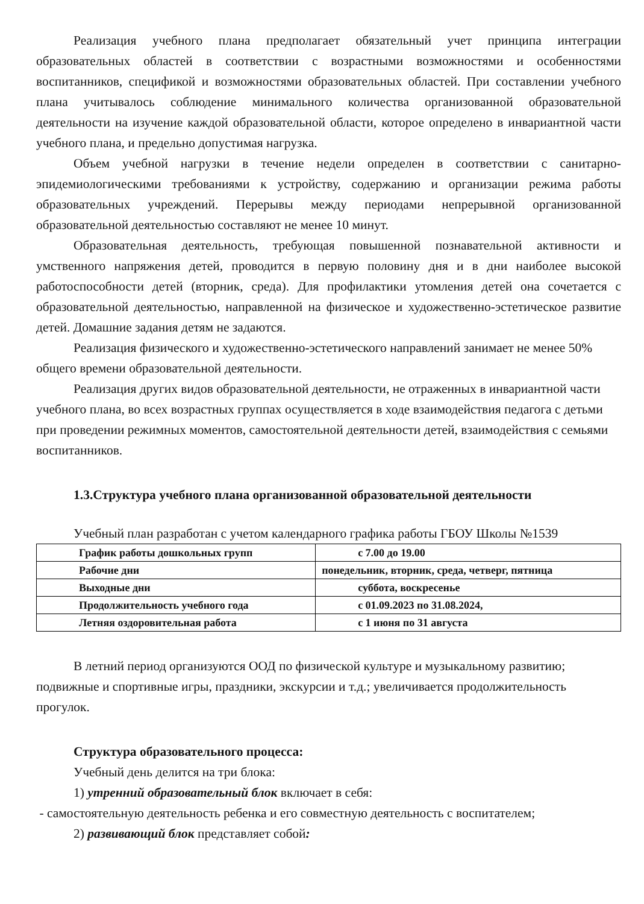Реализация учебного плана предполагает обязательный учет принципа интеграции образовательных областей в соответствии с возрастными возможностями и особенностями воспитанников, спецификой и возможностями образовательных областей. При составлении учебного плана учитывалось соблюдение минимального количества организованной образовательной деятельности на изучение каждой образовательной области, которое определено в инвариантной части учебного плана, и предельно допустимая нагрузка.
Объем учебной нагрузки в течение недели определен в соответствии с санитарно-эпидемиологическими требованиями к устройству, содержанию и организации режима работы образовательных учреждений. Перерывы между периодами непрерывной организованной образовательной деятельностью составляют не менее 10 минут.
Образовательная деятельность, требующая повышенной познавательной активности и умственного напряжения детей, проводится в первую половину дня и в дни наиболее высокой работоспособности детей (вторник, среда). Для профилактики утомления детей она сочетается с образовательной деятельностью, направленной на физическое и художественно-эстетическое развитие детей. Домашние задания детям не задаются.
Реализация физического и художественно-эстетического направлений занимает не менее 50% общего времени образовательной деятельности.
Реализация других видов образовательной деятельности, не отраженных в инвариантной части учебного плана, во всех возрастных группах осуществляется в ходе взаимодействия педагога с детьми при проведении режимных моментов, самостоятельной деятельности детей, взаимодействия с семьями воспитанников.
1.3.Структура учебного плана организованной образовательной деятельности
Учебный план разработан с учетом календарного графика работы ГБОУ Школы №1539
| График работы дошкольных групп | с 7.00 до 19.00 |
| Рабочие дни | понедельник, вторник, среда, четверг, пятница |
| Выходные дни | суббота, воскресенье |
| Продолжительность учебного года | с 01.09.2023 по 31.08.2024, |
| Летняя оздоровительная работа | с 1 июня по 31 августа |
В летний период организуются ООД по физической культуре и музыкальному развитию; подвижные и спортивные игры, праздники, экскурсии и т.д.; увеличивается продолжительность прогулок.
Структура образовательного процесса:
Учебный день делится на три блока:
1) утренний образовательный блок включает в себя:
- самостоятельную деятельность ребенка и его совместную деятельность с воспитателем;
2) развивающий блок представляет собой: